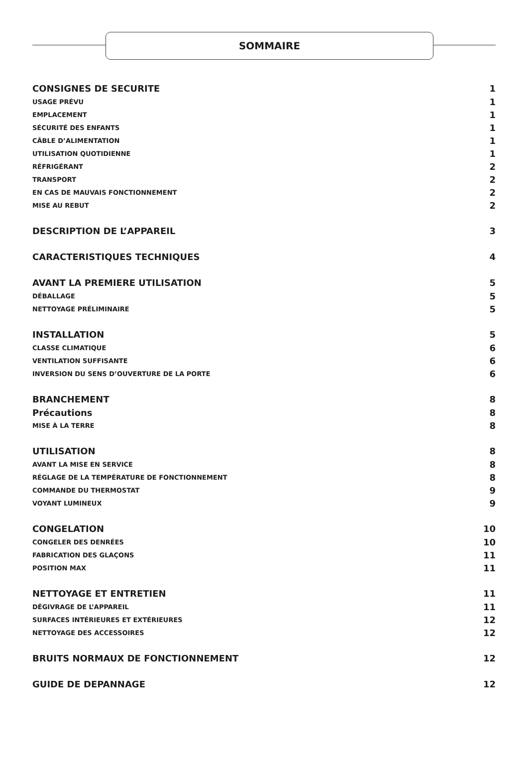SOMMAIRE
CONSIGNES DE SECURITE 1
USAGE PRÉVU 1
EMPLACEMENT 1
SÉCURITÉ DES ENFANTS 1
CÂBLE D’ALIMENTATION 1
UTILISATION QUOTIDIENNE 1
RÉFRIGÉRANT 2
TRANSPORT 2
EN CAS DE MAUVAIS FONCTIONNEMENT 2
MISE AU REBUT 2
DESCRIPTION DE L’APPAREIL 3
CARACTERISTIQUES TECHNIQUES 4
AVANT LA PREMIERE UTILISATION 5
DÉBALLAGE 5
NETTOYAGE PRÉLIMINAIRE 5
INSTALLATION 5
CLASSE CLIMATIQUE 6
VENTILATION SUFFISANTE 6
INVERSION DU SENS D’OUVERTURE DE LA PORTE 6
BRANCHEMENT 8
Précautions 8
MISE À LA TERRE 8
UTILISATION 8
AVANT LA MISE EN SERVICE 8
RÉGLAGE DE LA TEMPÉRATURE DE FONCTIONNEMENT 8
COMMANDE DU THERMOSTAT 9
VOYANT LUMINEUX 9
CONGELATION 10
CONGELER DES DENRÉES 10
FABRICATION DES GLAÇONS 11
POSITION MAX 11
NETTOYAGE ET ENTRETIEN 11
DÉGIVRAGE DE L’APPAREIL 11
SURFACES INTÉRIEURES ET EXTÉRIEURES 12
NETTOYAGE DES ACCESSOIRES 12
BRUITS NORMAUX DE FONCTIONNEMENT 12
GUIDE DE DEPANNAGE 12